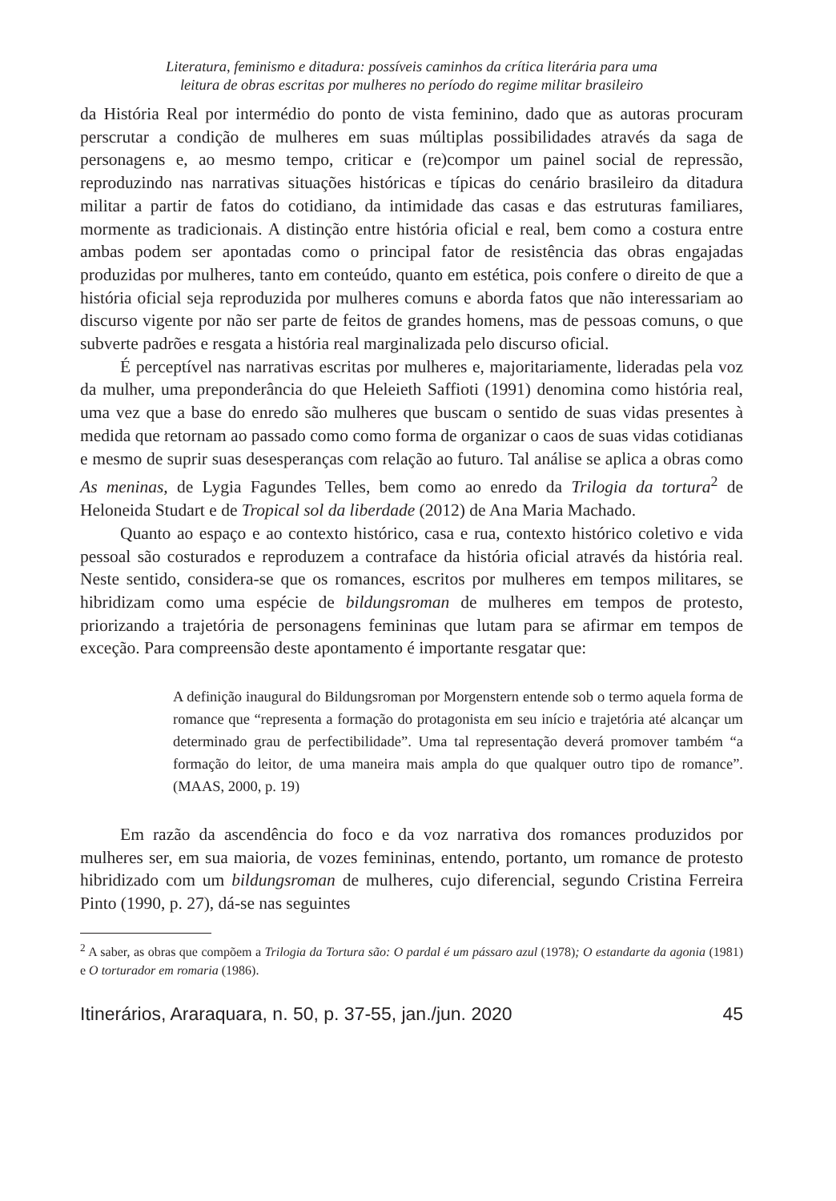Literatura, feminismo e ditadura: possíveis caminhos da crítica literária para uma
leitura de obras escritas por mulheres no período do regime militar brasileiro
da História Real por intermédio do ponto de vista feminino, dado que as autoras procuram perscrutar a condição de mulheres em suas múltiplas possibilidades através da saga de personagens e, ao mesmo tempo, criticar e (re)compor um painel social de repressão, reproduzindo nas narrativas situações históricas e típicas do cenário brasileiro da ditadura militar a partir de fatos do cotidiano, da intimidade das casas e das estruturas familiares, mormente as tradicionais. A distinção entre história oficial e real, bem como a costura entre ambas podem ser apontadas como o principal fator de resistência das obras engajadas produzidas por mulheres, tanto em conteúdo, quanto em estética, pois confere o direito de que a história oficial seja reproduzida por mulheres comuns e aborda fatos que não interessariam ao discurso vigente por não ser parte de feitos de grandes homens, mas de pessoas comuns, o que subverte padrões e resgata a história real marginalizada pelo discurso oficial.
É perceptível nas narrativas escritas por mulheres e, majoritariamente, lideradas pela voz da mulher, uma preponderância do que Heleieth Saffioti (1991) denomina como história real, uma vez que a base do enredo são mulheres que buscam o sentido de suas vidas presentes à medida que retornam ao passado como como forma de organizar o caos de suas vidas cotidianas e mesmo de suprir suas desesperanças com relação ao futuro. Tal análise se aplica a obras como As meninas, de Lygia Fagundes Telles, bem como ao enredo da Trilogia da tortura<sup>2</sup> de Heloneida Studart e de Tropical sol da liberdade (2012) de Ana Maria Machado.
Quanto ao espaço e ao contexto histórico, casa e rua, contexto histórico coletivo e vida pessoal são costurados e reproduzem a contraface da história oficial através da história real. Neste sentido, considera-se que os romances, escritos por mulheres em tempos militares, se hibridizam como uma espécie de bildungsroman de mulheres em tempos de protesto, priorizando a trajetória de personagens femininas que lutam para se afirmar em tempos de exceção. Para compreensão deste apontamento é importante resgatar que:
A definição inaugural do Bildungsroman por Morgenstern entende sob o termo aquela forma de romance que “representa a formação do protagonista em seu início e trajetória até alcançar um determinado grau de perfectibilidade”. Uma tal representação deverá promover também “a formação do leitor, de uma maneira mais ampla do que qualquer outro tipo de romance”. (MAAS, 2000, p. 19)
Em razão da ascendência do foco e da voz narrativa dos romances produzidos por mulheres ser, em sua maioria, de vozes femininas, entendo, portanto, um romance de protesto hibridizado com um bildungsroman de mulheres, cujo diferencial, segundo Cristina Ferreira Pinto (1990, p. 27), dá-se nas seguintes
<sup>2</sup> A saber, as obras que compõem a Trilogia da Tortura são: O pardal é um pássaro azul (1978); O estandarte da agonia (1981) e O torturador em romaria (1986).
Itinerários, Araraquara, n. 50, p. 37-55, jan./jun. 2020 45